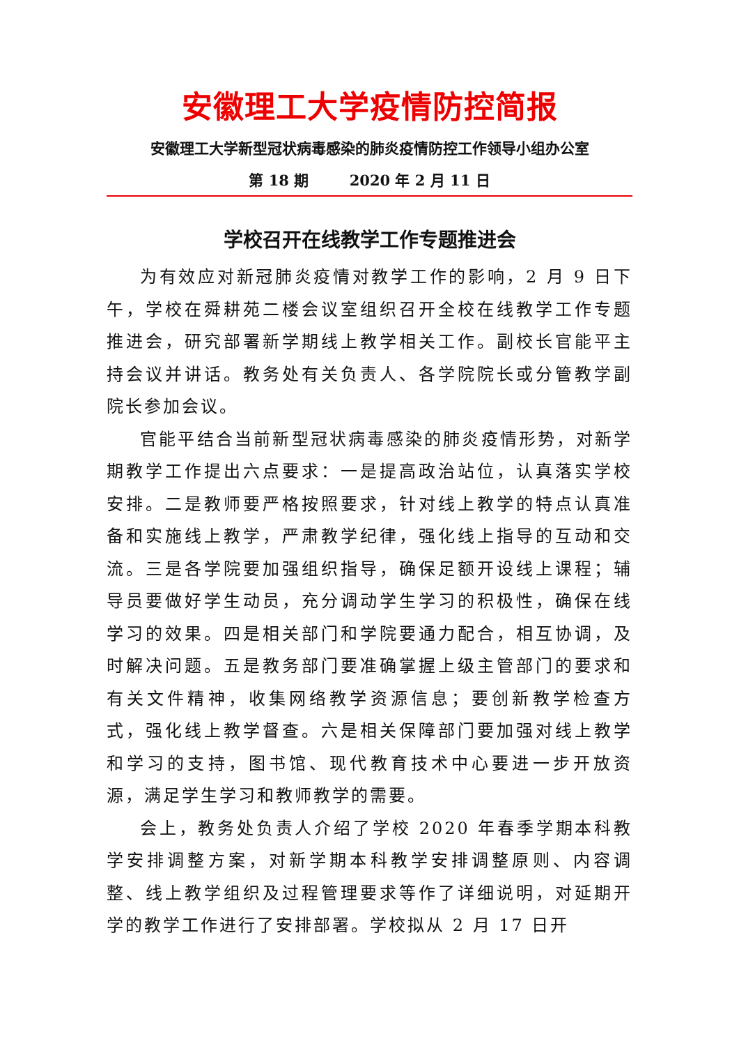安徽理工大学疫情防控简报
安徽理工大学新型冠状病毒感染的肺炎疫情防控工作领导小组办公室
第 18 期 2020 年 2 月 11 日
学校召开在线教学工作专题推进会
为有效应对新冠肺炎疫情对教学工作的影响，2 月 9 日下午，学校在舜耕苑二楼会议室组织召开全校在线教学工作专题推进会，研究部署新学期线上教学相关工作。副校长官能平主持会议并讲话。教务处有关负责人、各学院院长或分管教学副院长参加会议。
官能平结合当前新型冠状病毒感染的肺炎疫情形势，对新学期教学工作提出六点要求：一是提高政治站位，认真落实学校安排。二是教师要严格按照要求，针对线上教学的特点认真准备和实施线上教学，严肃教学纪律，强化线上指导的互动和交流。三是各学院要加强组织指导，确保足额开设线上课程；辅导员要做好学生动员，充分调动学生学习的积极性，确保在线学习的效果。四是相关部门和学院要通力配合，相互协调，及时解决问题。五是教务部门要准确掌握上级主管部门的要求和有关文件精神，收集网络教学资源信息；要创新教学检查方式，强化线上教学督查。六是相关保障部门要加强对线上教学和学习的支持，图书馆、现代教育技术中心要进一步开放资源，满足学生学习和教师教学的需要。
会上，教务处负责人介绍了学校 2020 年春季学期本科教学安排调整方案，对新学期本科教学安排调整原则、内容调整、线上教学组织及过程管理要求等作了详细说明，对延期开学的教学工作进行了安排部署。学校拟从 2 月 17 日开